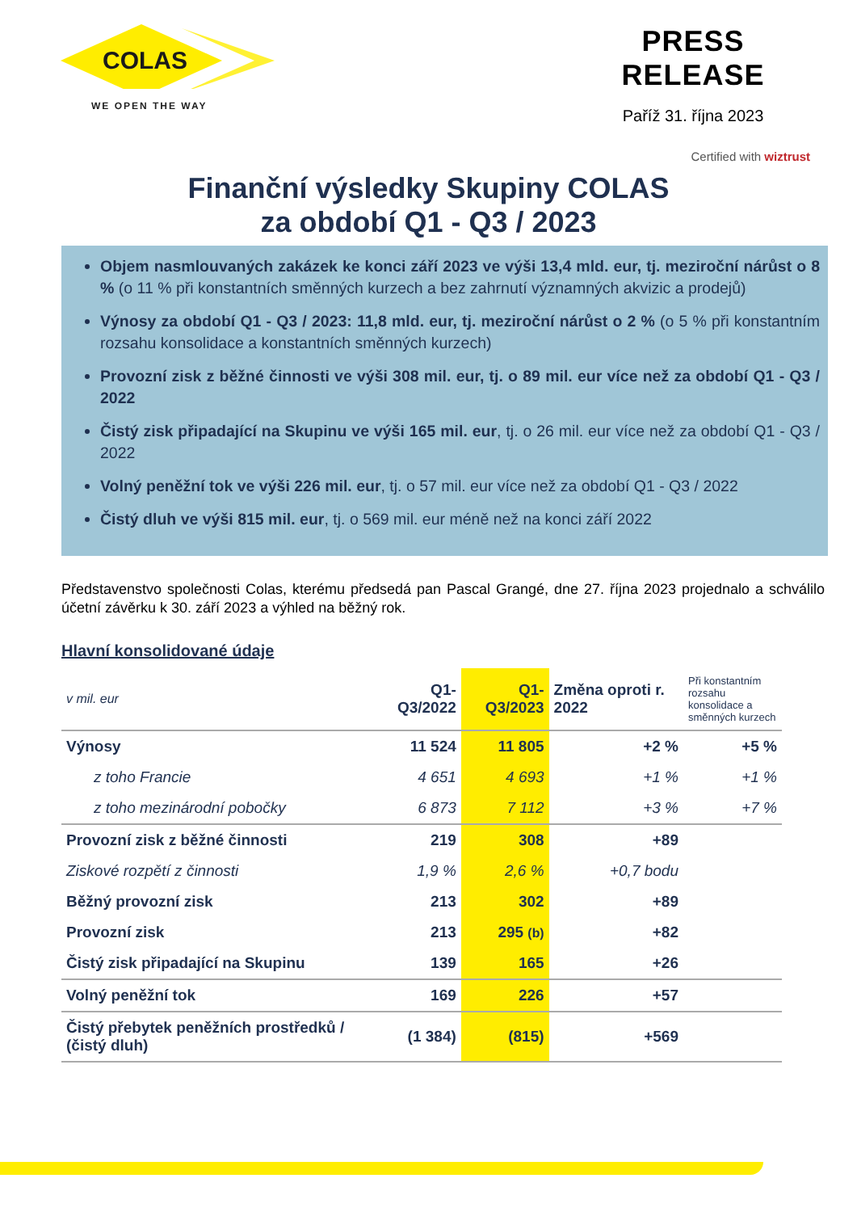COLAS
WE OPEN THE WAY
PRESS RELEASE
Paříž 31. října 2023
Certified with wiztrust
Finanční výsledky Skupiny COLAS
za období Q1 - Q3 / 2023
Objem nasmlouvaných zakázek ke konci září 2023 ve výši 13,4 mld. eur, tj. meziroční nárůst o 8 % (o 11 % při konstantních směnných kurzech a bez zahrnutí významných akvizic a prodejů)
Výnosy za období Q1 - Q3 / 2023: 11,8 mld. eur, tj. meziroční nárůst o 2 % (o 5 % při konstantním rozsahu konsolidace a konstantních směnných kurzech)
Provozní zisk z běžné činnosti ve výši 308 mil. eur, tj. o 89 mil. eur více než za období Q1 - Q3 / 2022
Čistý zisk připadající na Skupinu ve výši 165 mil. eur, tj. o 26 mil. eur více než za období Q1 - Q3 / 2022
Volný peněžní tok ve výši 226 mil. eur, tj. o 57 mil. eur více než za období Q1 - Q3 / 2022
Čistý dluh ve výši 815 mil. eur, tj. o 569 mil. eur méně než na konci září 2022
Představenstvo společnosti Colas, kterému předsedá pan Pascal Grangé, dne 27. října 2023 projednalo a schválilo účetní závěrku k 30. září 2023 a výhled na běžný rok.
Hlavní konsolidované údaje
| v mil. eur | Q1-Q3/2022 | Q1-Q3/2023 | Změna oproti r. 2022 | Při konstantním rozsahu konsolidace a směnných kurzech |
| --- | --- | --- | --- | --- |
| Výnosy | 11 524 | 11 805 | +2 % | +5 % |
| z toho Francie | 4 651 | 4 693 | +1 % | +1 % |
| z toho mezinárodní pobočky | 6 873 | 7 112 | +3 % | +7 % |
| Provozní zisk z běžné činnosti | 219 | 308 | +89 | |
| Ziskové rozpětí z činnosti | 1,9 % | 2,6 % | +0,7 bodu | |
| Běžný provozní zisk | 213 | 302 | +89 | |
| Provozní zisk | 213 | 295 (b) | +82 | |
| Čistý zisk připadající na Skupinu | 139 | 165 | +26 | |
| Volný peněžní tok | 169 | 226 | +57 | |
| Čistý přebytek peněžních prostředků / (čistý dluh) | (1 384) | (815) | +569 | |